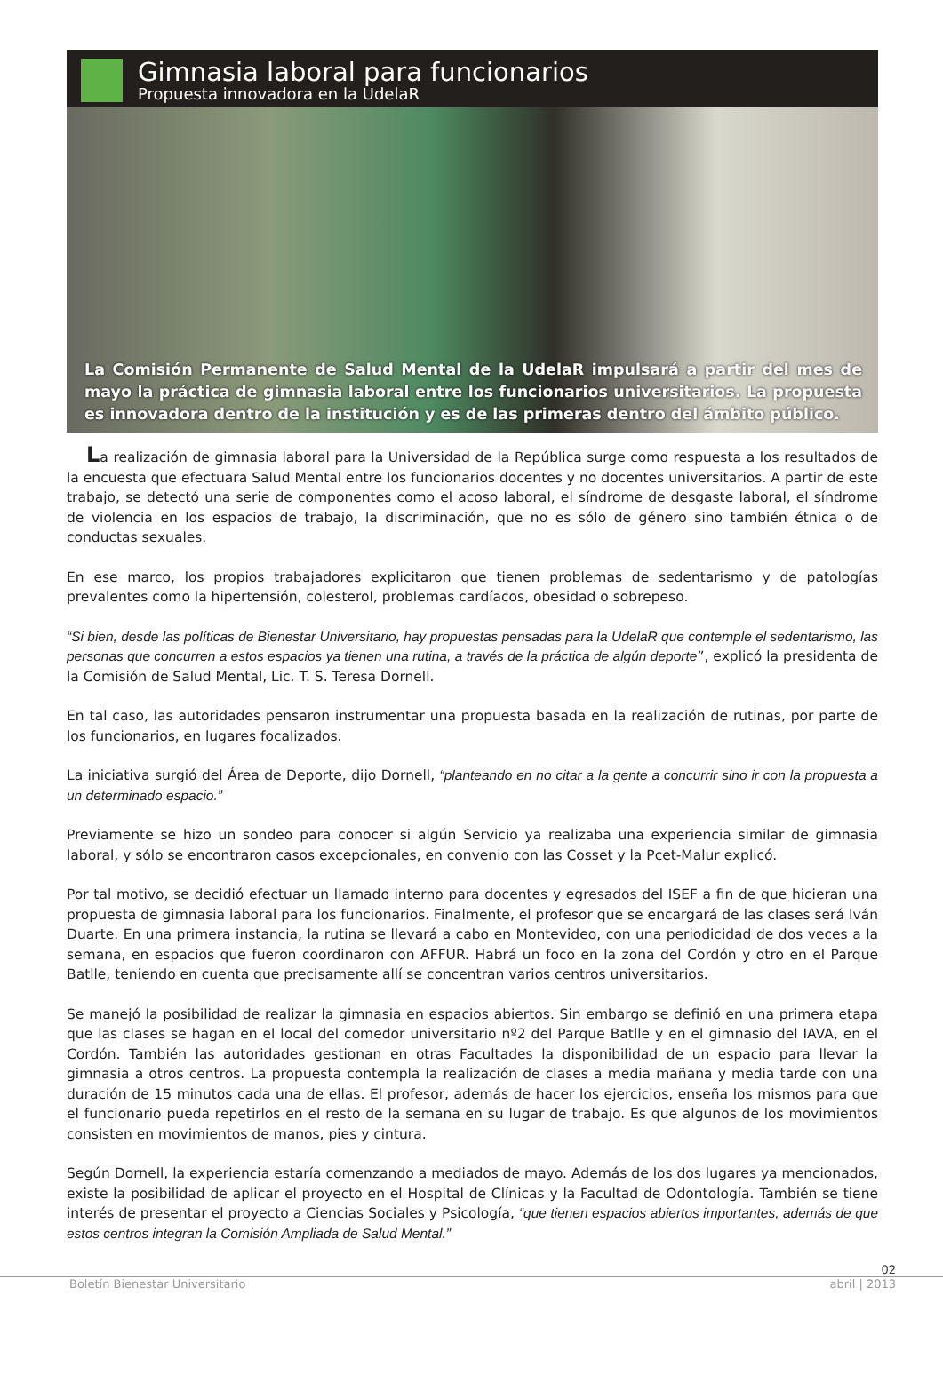Gimnasia laboral para funcionarios
Propuesta innovadora en la UdelaR
La Comisión Permanente de Salud Mental de la UdelaR impulsará a partir del mes de mayo la práctica de gimnasia laboral entre los funcionarios universitarios. La propuesta es innovadora dentro de la institución y es de las primeras dentro del ámbito público.
La realización de gimnasia laboral para la Universidad de la República surge como respuesta a los resultados de la encuesta que efectuara Salud Mental entre los funcionarios docentes y no docentes universitarios. A partir de este trabajo, se detectó una serie de componentes como el acoso laboral, el síndrome de desgaste laboral, el síndrome de violencia en los espacios de trabajo, la discriminación, que no es sólo de género sino también étnica o de conductas sexuales.
En ese marco, los propios trabajadores explicitaron que tienen problemas de sedentarismo y de patologías prevalentes como la hipertensión, colesterol, problemas cardíacos, obesidad o sobrepeso.
“Si bien, desde las políticas de Bienestar Universitario, hay propuestas pensadas para la UdelaR que contemple el sedentarismo, las personas que concurren a estos espacios ya tienen una rutina, a través de la práctica de algún deporte”, explicó la presidenta de la Comisión de Salud Mental, Lic. T. S. Teresa Dornell.
En tal caso, las autoridades pensaron instrumentar una propuesta basada en la realización de rutinas, por parte de los funcionarios, en lugares focalizados.
La iniciativa surgió del Área de Deporte, dijo Dornell, “planteando en no citar a la gente a concurrir sino ir con la propuesta a un determinado espacio.”
Previamente se hizo un sondeo para conocer si algún Servicio ya realizaba una experiencia similar de gimnasia laboral, y sólo se encontraron casos excepcionales, en convenio con las Cosset y la Pcet-Malur explicó.
Por tal motivo, se decidió efectuar un llamado interno para docentes y egresados del ISEF a fin de que hicieran una propuesta de gimnasia laboral para los funcionarios. Finalmente, el profesor que se encargará de las clases será Iván Duarte. En una primera instancia, la rutina se llevará a cabo en Montevideo, con una periodicidad de dos veces a la semana, en espacios que fueron coordinaron con AFFUR. Habrá un foco en la zona del Cordón y otro en el Parque Batlle, teniendo en cuenta que precisamente allí se concentran varios centros universitarios.
Se manejó la posibilidad de realizar la gimnasia en espacios abiertos. Sin embargo se definió en una primera etapa que las clases se hagan en el local del comedor universitario nº2 del Parque Batlle y en el gimnasio del IAVA, en el Cordón. También las autoridades gestionan en otras Facultades la disponibilidad de un espacio para llevar la gimnasia a otros centros. La propuesta contempla la realización de clases a media mañana y media tarde con una duración de 15 minutos cada una de ellas. El profesor, además de hacer los ejercicios, enseña los mismos para que el funcionario pueda repetirlos en el resto de la semana en su lugar de trabajo. Es que algunos de los movimientos consisten en movimientos de manos, pies y cintura.
Según Dornell, la experiencia estaría comenzando a mediados de mayo. Además de los dos lugares ya mencionados, existe la posibilidad de aplicar el proyecto en el Hospital de Clínicas y la Facultad de Odontología. También se tiene interés de presentar el proyecto a Ciencias Sociales y Psicología, “que tienen espacios abiertos importantes, además de que estos centros integran la Comisión Ampliada de Salud Mental.”
02
Boletín Bienestar Universitario abril | 2013